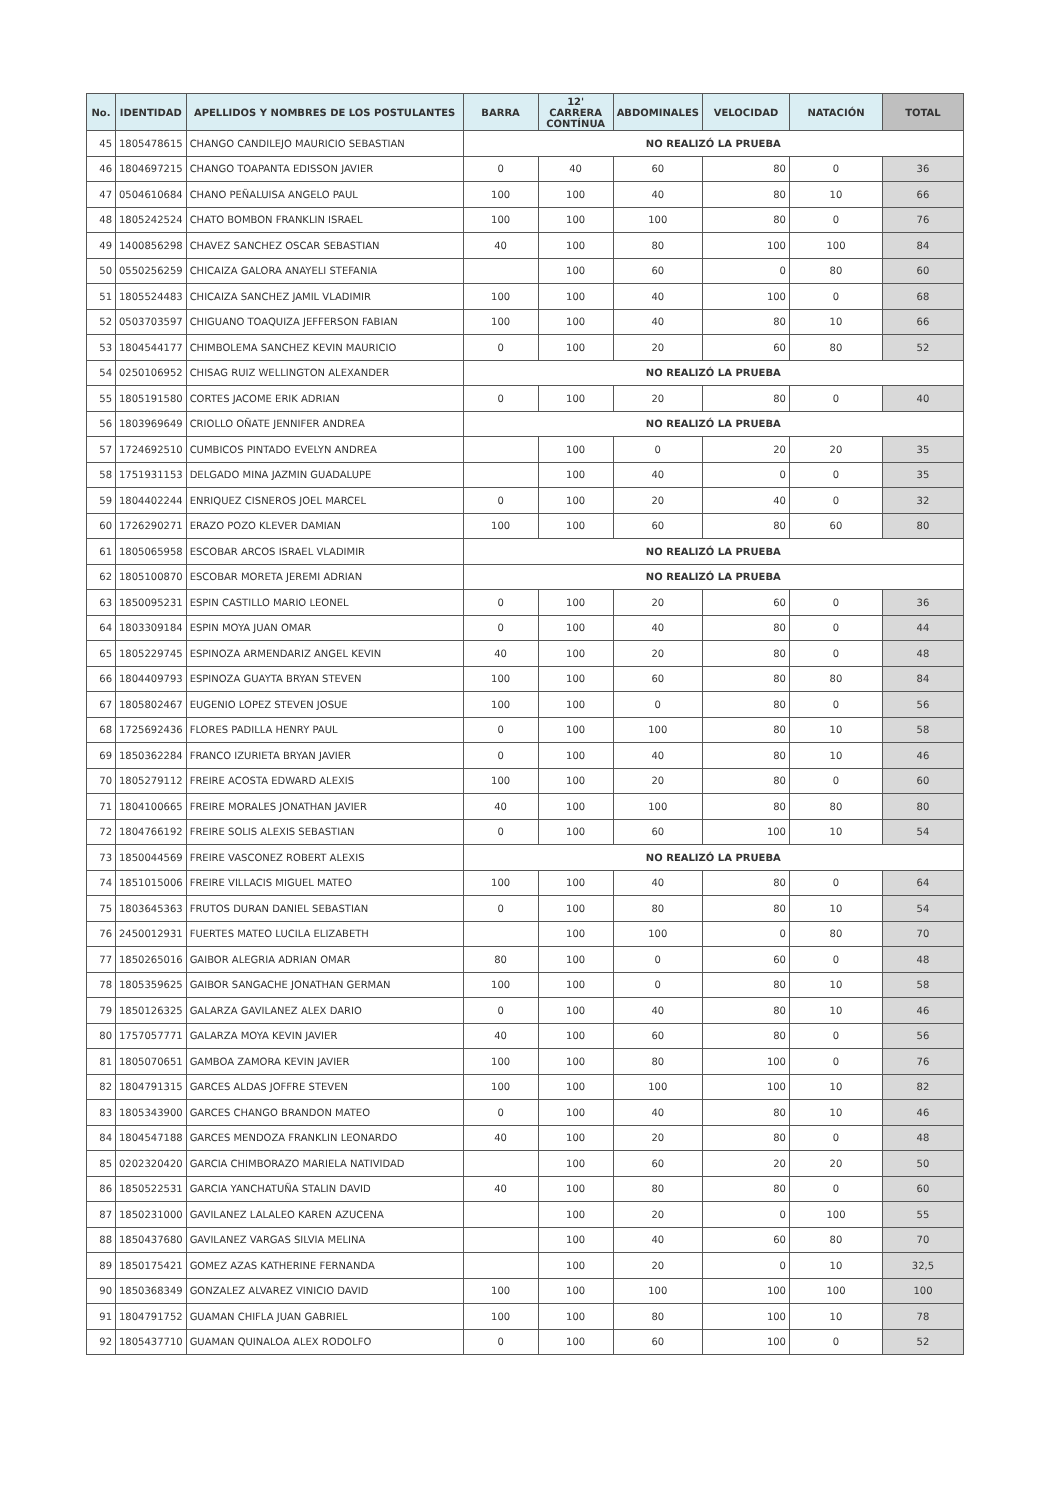| No. | IDENTIDAD | APELLIDOS Y NOMBRES DE LOS POSTULANTES | BARRA | 12' CARRERA CONTÍNUA | ABDOMINALES | VELOCIDAD | NATACIÓN | TOTAL |
| --- | --- | --- | --- | --- | --- | --- | --- | --- |
| 45 | 1805478615 | CHANGO CANDILEJO MAURICIO SEBASTIAN | NO REALIZÓ LA PRUEBA | | | | | |
| 46 | 1804697215 | CHANGO TOAPANTA EDISSON JAVIER | 0 | 40 | 60 | 80 | 0 | 36 |
| 47 | 0504610684 | CHANO PEÑALUISA ANGELO PAUL | 100 | 100 | 40 | 80 | 10 | 66 |
| 48 | 1805242524 | CHATO BOMBON FRANKLIN ISRAEL | 100 | 100 | 100 | 80 | 0 | 76 |
| 49 | 1400856298 | CHAVEZ SANCHEZ OSCAR SEBASTIAN | 40 | 100 | 80 | 100 | 100 | 84 |
| 50 | 0550256259 | CHICAIZA GALORA ANAYELI STEFANIA | | 100 | 60 | 0 | 80 | 60 |
| 51 | 1805524483 | CHICAIZA SANCHEZ JAMIL VLADIMIR | 100 | 100 | 40 | 100 | 0 | 68 |
| 52 | 0503703597 | CHIGUANO TOAQUIZA JEFFERSON FABIAN | 100 | 100 | 40 | 80 | 10 | 66 |
| 53 | 1804544177 | CHIMBOLEMA SANCHEZ KEVIN MAURICIO | 0 | 100 | 20 | 60 | 80 | 52 |
| 54 | 0250106952 | CHISAG RUIZ WELLINGTON ALEXANDER | NO REALIZÓ LA PRUEBA | | | | | |
| 55 | 1805191580 | CORTES JACOME ERIK ADRIAN | 0 | 100 | 20 | 80 | 0 | 40 |
| 56 | 1803969649 | CRIOLLO OÑATE JENNIFER ANDREA | NO REALIZÓ LA PRUEBA | | | | | |
| 57 | 1724692510 | CUMBICOS PINTADO EVELYN ANDREA | | 100 | 0 | 20 | 20 | 35 |
| 58 | 1751931153 | DELGADO MINA JAZMIN GUADALUPE | | 100 | 40 | 0 | 0 | 35 |
| 59 | 1804402244 | ENRIQUEZ CISNEROS JOEL MARCEL | 0 | 100 | 20 | 40 | 0 | 32 |
| 60 | 1726290271 | ERAZO POZO KLEVER DAMIAN | 100 | 100 | 60 | 80 | 60 | 80 |
| 61 | 1805065958 | ESCOBAR ARCOS ISRAEL VLADIMIR | NO REALIZÓ LA PRUEBA | | | | | |
| 62 | 1805100870 | ESCOBAR MORETA JEREMI ADRIAN | NO REALIZÓ LA PRUEBA | | | | | |
| 63 | 1850095231 | ESPIN CASTILLO MARIO LEONEL | 0 | 100 | 20 | 60 | 0 | 36 |
| 64 | 1803309184 | ESPIN MOYA JUAN OMAR | 0 | 100 | 40 | 80 | 0 | 44 |
| 65 | 1805229745 | ESPINOZA ARMENDARIZ ANGEL KEVIN | 40 | 100 | 20 | 80 | 0 | 48 |
| 66 | 1804409793 | ESPINOZA GUAYTA BRYAN STEVEN | 100 | 100 | 60 | 80 | 80 | 84 |
| 67 | 1805802467 | EUGENIO LOPEZ STEVEN JOSUE | 100 | 100 | 0 | 80 | 0 | 56 |
| 68 | 1725692436 | FLORES PADILLA HENRY PAUL | 0 | 100 | 100 | 80 | 10 | 58 |
| 69 | 1850362284 | FRANCO IZURIETA BRYAN JAVIER | 0 | 100 | 40 | 80 | 10 | 46 |
| 70 | 1805279112 | FREIRE ACOSTA EDWARD ALEXIS | 100 | 100 | 20 | 80 | 0 | 60 |
| 71 | 1804100665 | FREIRE MORALES JONATHAN JAVIER | 40 | 100 | 100 | 80 | 80 | 80 |
| 72 | 1804766192 | FREIRE SOLIS ALEXIS SEBASTIAN | 0 | 100 | 60 | 100 | 10 | 54 |
| 73 | 1850044569 | FREIRE VASCONEZ ROBERT ALEXIS | NO REALIZÓ LA PRUEBA | | | | | |
| 74 | 1851015006 | FREIRE VILLACIS MIGUEL MATEO | 100 | 100 | 40 | 80 | 0 | 64 |
| 75 | 1803645363 | FRUTOS DURAN DANIEL SEBASTIAN | 0 | 100 | 80 | 80 | 10 | 54 |
| 76 | 2450012931 | FUERTES MATEO LUCILA ELIZABETH | | 100 | 100 | 0 | 80 | 70 |
| 77 | 1850265016 | GAIBOR ALEGRIA ADRIAN OMAR | 80 | 100 | 0 | 60 | 0 | 48 |
| 78 | 1805359625 | GAIBOR SANGACHE JONATHAN GERMAN | 100 | 100 | 0 | 80 | 10 | 58 |
| 79 | 1850126325 | GALARZA GAVILANEZ ALEX DARIO | 0 | 100 | 40 | 80 | 10 | 46 |
| 80 | 1757057771 | GALARZA MOYA KEVIN JAVIER | 40 | 100 | 60 | 80 | 0 | 56 |
| 81 | 1805070651 | GAMBOA ZAMORA KEVIN JAVIER | 100 | 100 | 80 | 100 | 0 | 76 |
| 82 | 1804791315 | GARCES ALDAS JOFFRE STEVEN | 100 | 100 | 100 | 100 | 10 | 82 |
| 83 | 1805343900 | GARCES CHANGO BRANDON MATEO | 0 | 100 | 40 | 80 | 10 | 46 |
| 84 | 1804547188 | GARCES MENDOZA FRANKLIN LEONARDO | 40 | 100 | 20 | 80 | 0 | 48 |
| 85 | 0202320420 | GARCIA CHIMBORAZO MARIELA NATIVIDAD | | 100 | 60 | 20 | 20 | 50 |
| 86 | 1850522531 | GARCIA YANCHATUÑA STALIN DAVID | 40 | 100 | 80 | 80 | 0 | 60 |
| 87 | 1850231000 | GAVILANEZ LALALEO KAREN AZUCENA | | 100 | 20 | 0 | 100 | 55 |
| 88 | 1850437680 | GAVILANEZ VARGAS SILVIA MELINA | | 100 | 40 | 60 | 80 | 70 |
| 89 | 1850175421 | GOMEZ AZAS KATHERINE FERNANDA | | 100 | 20 | 0 | 10 | 32,5 |
| 90 | 1850368349 | GONZALEZ ALVAREZ VINICIO DAVID | 100 | 100 | 100 | 100 | 100 | 100 |
| 91 | 1804791752 | GUAMAN CHIFLA JUAN GABRIEL | 100 | 100 | 80 | 100 | 10 | 78 |
| 92 | 1805437710 | GUAMAN QUINALOA ALEX RODOLFO | 0 | 100 | 60 | 100 | 0 | 52 |